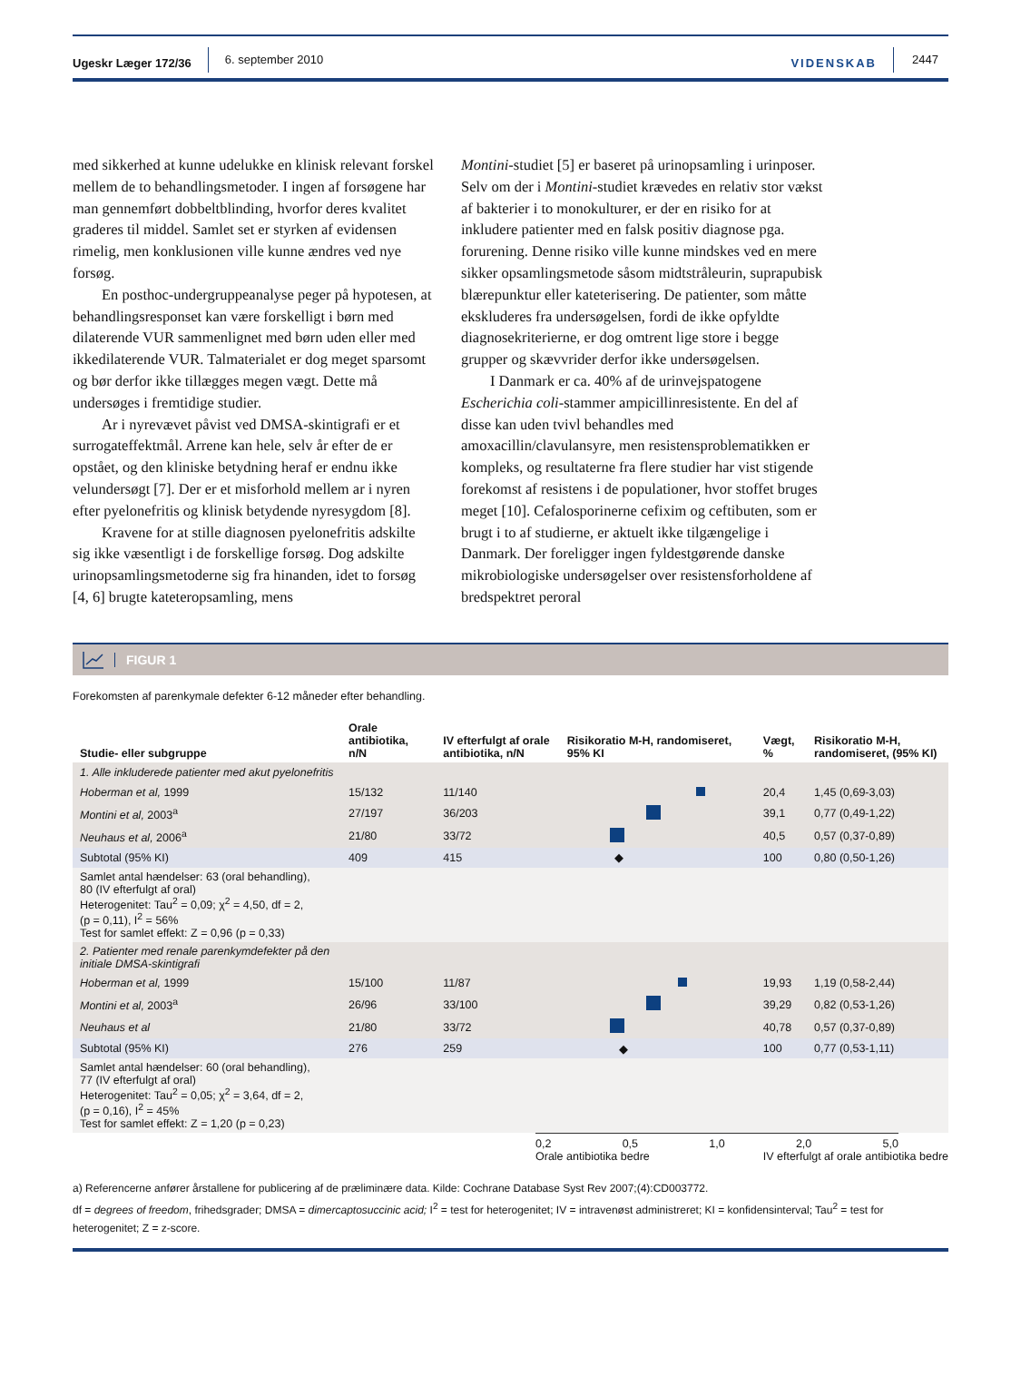Ugeskr Læger 172/36 6. september 2010 VIDENSKAB 2447
med sikkerhed at kunne udelukke en klinisk relevant forskel mellem de to behandlingsmetoder. I ingen af forsøgene har man gennemført dobbeltblinding, hvorfor deres kvalitet graderes til middel. Samlet set er styrken af evidensen rimelig, men konklusionen ville kunne ændres ved nye forsøg.
En posthoc-undergruppeanalyse peger på hypotesen, at behandlingsresponset kan være forskelligt i børn med dilaterende VUR sammenlignet med børn uden eller med ikkedilaterende VUR. Talmaterialet er dog meget sparsomt og bør derfor ikke tillægges megen vægt. Dette må undersøges i fremtidige studier.
Ar i nyrevævet påvist ved DMSA-skintigrafi er et surrogateffektmål. Arrene kan hele, selv år efter de er opstået, og den kliniske betydning heraf er endnu ikke velundersøgt [7]. Der er et misforhold mellem ar i nyren efter pyelonefritis og klinisk betydende nyresygdom [8].
Kravene for at stille diagnosen pyelonefritis adskilte sig ikke væsentligt i de forskellige forsøg. Dog adskilte urinopsamlingsmetoderne sig fra hinanden, idet to forsøg [4, 6] brugte kateteropsamling, mens
Montini-studiet [5] er baseret på urinopsamling i urinposer. Selv om der i Montini-studiet krævedes en relativ stor vækst af bakterier i to monokulturer, er der en risiko for at inkludere patienter med en falsk positiv diagnose pga. forurening. Denne risiko ville kunne mindskes ved en mere sikker opsamlingsmetode såsom midtstråleurin, suprapubisk blærepunktur eller kateterisering. De patienter, som måtte ekskluderes fra undersøgelsen, fordi de ikke opfyldte diagnosekriterierne, er dog omtrent lige store i begge grupper og skævvrider derfor ikke undersøgelsen.
I Danmark er ca. 40% af de urinvejspatogene Escherichia coli-stammer ampicillinresistente. En del af disse kan uden tvivl behandles med amoxacillin/clavulansyre, men resistensproblematikken er kompleks, og resultaterne fra flere studier har vist stigende forekomst af resistens i de populationer, hvor stoffet bruges meget [10]. Cefalosporinerne cefixim og ceftibuten, som er brugt i to af studierne, er aktuelt ikke tilgængelige i Danmark. Der foreligger ingen fyldestgørende danske mikrobiologiske undersøgelser over resistensforholdene af bredspektret peroral
FIGUR 1
Forekomsten af parenkymale defekter 6-12 måneder efter behandling.
| Studie- eller subgruppe | Orale antibiotika, n/N | IV efterfulgt af orale antibiotika, n/N | Risikoratio M-H, randomiseret, 95% KI | Vægt, % | Risikoratio M-H, randomiseret, (95% KI) |
| --- | --- | --- | --- | --- | --- |
| 1. Alle inkluderede patienter med akut pyelonefritis | | | | | |
| Hoberman et al, 1999 | 15/132 | 11/140 | | 20,4 | 1,45 (0,69-3,03) |
| Montini et al, 2003<sup>a</sup> | 27/197 | 36/203 | | 39,1 | 0,77 (0,49-1,22) |
| Neuhaus et al, 2006<sup>a</sup> | 21/80 | 33/72 | | 40,5 | 0,57 (0,37-0,89) |
| Subtotal (95% KI) | 409 | 415 | ◆ | 100 | 0,80 (0,50-1,26) |
| Samlet antal hændelser: 63 (oral behandling), 80 (IV efterfulgt af oral) Heterogenitet: Tau<sup>2</sup> = 0,09; χ<sup>2</sup> = 4,50, df = 2, (p = 0,11), I<sup>2</sup> = 56% Test for samlet effekt: Z = 0,96 (p = 0,33) | | | | | |
| 2. Patienter med renale parenkymdefekter på den initiale DMSA-skintigrafi | | | | | |
| Hoberman et al, 1999 | 15/100 | 11/87 | | 19,93 | 1,19 (0,58-2,44) |
| Montini et al, 2003<sup>a</sup> | 26/96 | 33/100 | | 39,29 | 0,82 (0,53-1,26) |
| Neuhaus et al | 21/80 | 33/72 | | 40,78 | 0,57 (0,37-0,89) |
| Subtotal (95% KI) | 276 | 259 | ◆ | 100 | 0,77 (0,53-1,11) |
| Samlet antal hændelser: 60 (oral behandling), 77 (IV efterfulgt af oral) Heterogenitet: Tau<sup>2</sup> = 0,05; χ<sup>2</sup> = 3,64, df = 2, (p = 0,16), I<sup>2</sup> = 45% Test for samlet effekt: Z = 1,20 (p = 0,23) | | | | | |
0,2 0,5 1,0 2,0 5,0
Orale antibiotika bedre IV efterfulgt af orale antibiotika bedre
a) Referencerne anfører årstallene for publicering af de præliminære data. Kilde: Cochrane Database Syst Rev 2007;(4):CD003772.
df = degrees of freedom, frihedsgrader; DMSA = dimercaptosuccinic acid; I<sup>2</sup> = test for heterogenitet; IV = intravenøst administreret; KI = konfidensinterval; Tau<sup>2</sup> = test for heterogenitet; Z = z-score.